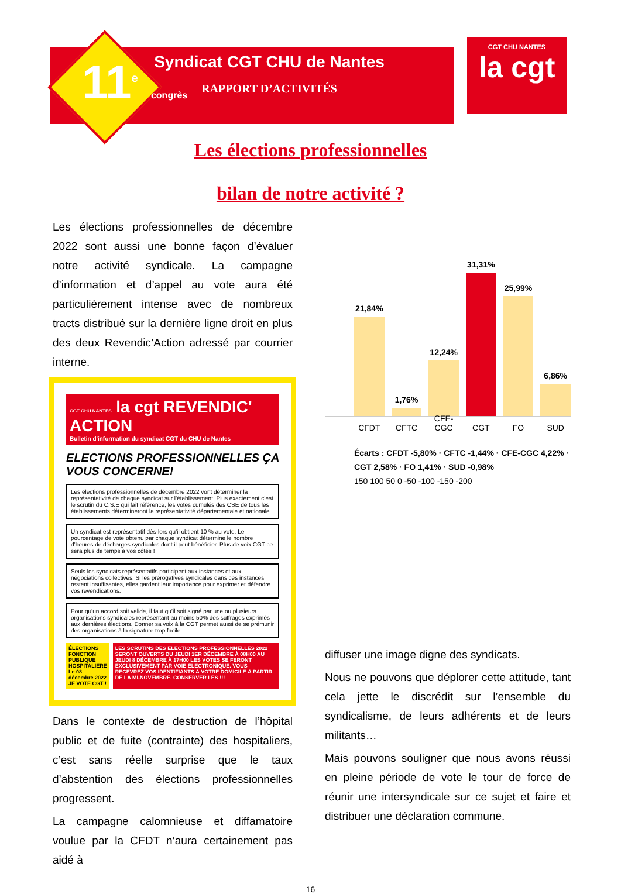11<sup>e</sup> congrès
Syndicat CGT CHU de Nantes
RAPPORT D’ACTIVITÉS
CGT CHU NANTES
la cgt
Les élections professionnelles
bilan de notre activité ?
Les élections professionnelles de décembre 2022 sont aussi une bonne façon d’évaluer notre activité syndicale. La campagne d’information et d’appel au vote aura été particulièrement intense avec de nombreux tracts distribué sur la dernière ligne droit en plus des deux Revendic’Action adressé par courrier interne.
CGT CHU NANTES la cgt REVENDIC' ACTION
Bulletin d'information du syndicat CGT du CHU de Nantes
ELECTIONS PROFESSIONNELLES ÇA VOUS CONCERNE!
Les élections professionnelles de décembre 2022 vont déterminer la représentativité de chaque syndicat sur l’établissement. Plus exactement c’est le scrutin du C.S.E qui fait référence, les votes cumulés des CSE de tous les établissements détermineront la représentativité départementale et nationale.
Un syndicat est représentatif dès-lors qu’il obtient 10 % au vote. Le pourcentage de vote obtenu par chaque syndicat détermine le nombre d’heures de décharges syndicales dont il peut bénéficier. Plus de voix CGT ce sera plus de temps à vos côtés !
Seuls les syndicats représentatifs participent aux instances et aux négociations collectives. Si les prérogatives syndicales dans ces instances restent insuffisantes, elles gardent leur importance pour exprimer et défendre vos revendications.
Pour qu’un accord soit valide, il faut qu’il soit signé par une ou plusieurs organisations syndicales représentant au moins 50% des suffrages exprimés aux dernières élections. Donner sa voix à la CGT permet aussi de se prémunir des organisations à la signature trop facile…
ÉLECTIONS FONCTION PUBLIQUE HOSPITALIÈRE Le 08 décembre 2022 JE VOTE CGT !
LES SCRUTINS DES ELECTIONS PROFESSIONNELLES 2022 SERONT OUVERTS DU JEUDI 1ER DÉCEMBRE À 08H00 AU JEUDI 8 DÉCEMBRE À 17H00 LES VOTES SE FERONT EXCLUSIVEMENT PAR VOIE ÉLECTRONIQUE. VOUS RECEVREZ VOS IDENTIFIANTS À VOTRE DOMICILE À PARTIR DE LA MI-NOVEMBRE. CONSERVER LES !!!
Dans le contexte de destruction de l’hôpital public et de fuite (contrainte) des hospitaliers, c’est sans réelle surprise que le taux d’abstention des élections professionnelles progressent.
La campagne calomnieuse et diffamatoire voulue par la CFDT n’aura certainement pas aidé à
21,84%
CFDT
1,76%
CFTC
12,24%
CFE-CGC
31,31%
CGT
25,99%
FO
6,86%
SUD
Écarts : CFDT -5,80% · CFTC -1,44% · CFE-CGC 4,22% · CGT 2,58% · FO 1,41% · SUD -0,98%
150 100 50 0 -50 -100 -150 -200
diffuser une image digne des syndicats.
Nous ne pouvons que déplorer cette attitude, tant cela jette le discrédit sur l’ensemble du syndicalisme, de leurs adhérents et de leurs militants…
Mais pouvons souligner que nous avons réussi en pleine période de vote le tour de force de réunir une intersyndicale sur ce sujet et faire et distribuer une déclaration commune.
16